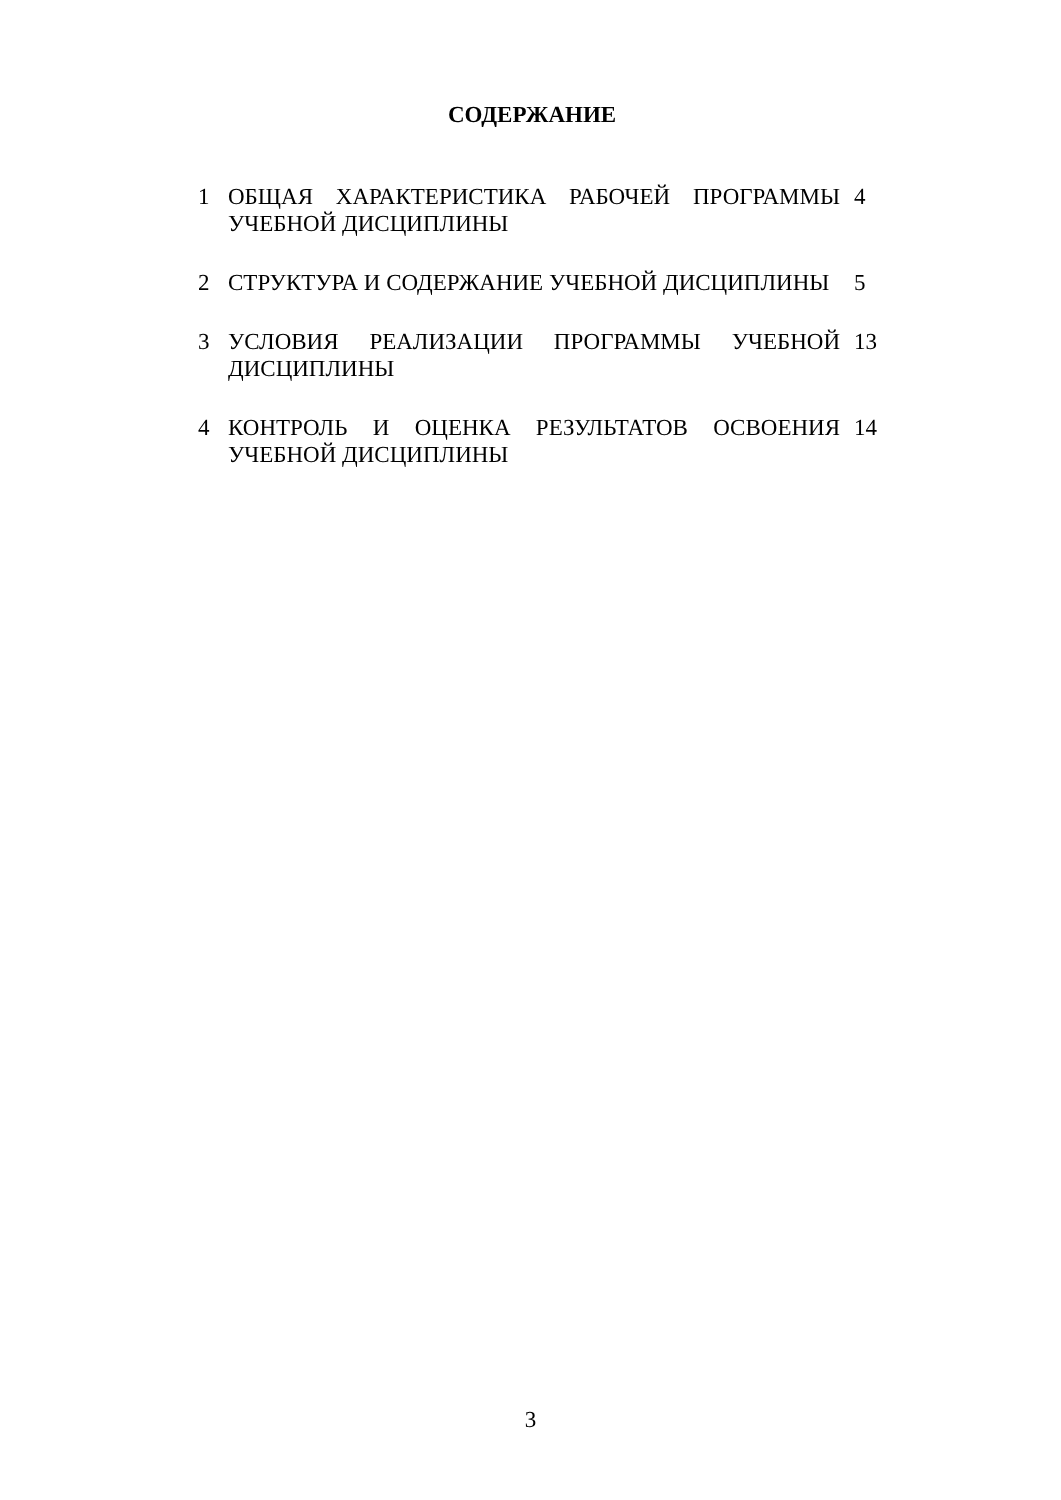СОДЕРЖАНИЕ
| 1 | ОБЩАЯ ХАРАКТЕРИСТИКА РАБОЧЕЙ ПРОГРАММЫ УЧЕБНОЙ ДИСЦИПЛИНЫ | 4 |
| 2 | СТРУКТУРА И СОДЕРЖАНИЕ УЧЕБНОЙ ДИСЦИПЛИНЫ | 5 |
| 3 | УСЛОВИЯ РЕАЛИЗАЦИИ ПРОГРАММЫ УЧЕБНОЙ ДИСЦИПЛИНЫ | 13 |
| 4 | КОНТРОЛЬ И ОЦЕНКА РЕЗУЛЬТАТОВ ОСВОЕНИЯ УЧЕБНОЙ ДИСЦИПЛИНЫ | 14 |
3